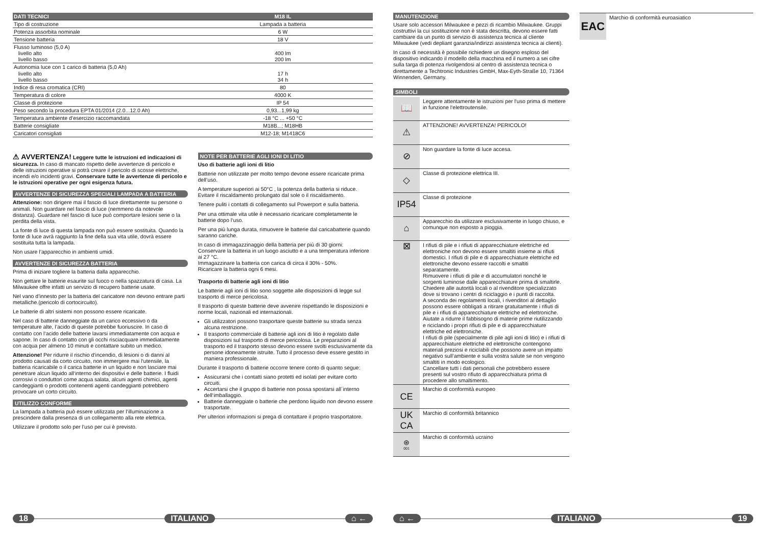| DATI TECNICI | M18 IL |
| --- | --- |
| Tipo di costruzione | Lampada a batteria |
| Potenza assorbita nominale | 6 W |
| Tensione batteria | 18 V |
| Flusso luminoso (5,0 A) livello alto livello basso | 400 lm 200 lm |
| Autonomia luce con 1 carico di batteria (5,0 Ah) livello alto livello basso | 17 h 34 h |
| Indice di resa cromatica (CRI) | 80 |
| Temperatura di colore | 4000 K |
| Classe di protezione | IP 54 |
| Peso secondo la procedura EPTA 01/2014 (2.0...12.0 Ah) | 0,93...1,99 kg |
| Temperatura ambiente d’esercizio raccomandata | -18 °C ... +50 °C |
| Batterie consigliate | M18B...; M18HB |
| Caricatori consigliati | M12-18; M1418C6 |
⚠ AVVERTENZA! Leggere tutte le istruzioni ed indicazioni di sicurezza. In caso di mancato rispetto delle avvertenze di pericolo e delle istruzioni operative si potrà creare il pericolo di scosse elettriche, incendi e/o incidenti gravi. Conservare tutte le avvertenze di pericolo e le istruzioni operative per ogni esigenza futura.
AVVERTENZE DI SICUREZZA SPECIALI LAMPADA A BATTERIA
Attenzione: non dirigere mai il fascio di luce direttamente su persone o animali. Non guardare nel fascio di luce (nemmeno da notevole distanza). Guardare nel fascio di luce può comportare lesioni serie o la perdita della vista.
La fonte di luce di questa lampada non può essere sostituita. Quando la fonte di luce avrà raggiunto la fine della sua vita utile, dovrà essere sostituita tutta la lampada.
Non usare l’apparecchio in ambienti umidi.
AVVERTENZE DI SICUREZZA BATTERIA
Prima di iniziare togliere la batteria dalla apparecchio.
Non gettare le batterie esaurite sul fuoco o nella spazzatura di casa. La Milwaukee offre infatti un servizio di recupero batterie usate.
Nel vano d’innesto per la batteria del caricatore non devono entrare parti metalliche.(pericolo di cortocircuito).
Le batterie di altri sistemi non possono essere ricaricate.
Nel caso di batterie danneggiate da un carico eccessivo o da temperature alte, l’acido di queste potrebbe fuoriuscire. In caso di contatto con l‘acido delle batterie lavarsi immediatamente con acqua e sapone. In caso di contatto con gli occhi risciacquare immediatamente con acqua per almeno 10 minuti e contattare subito un medico.
Attenzione! Per ridurre il rischio d‘incendio, di lesioni o di danni al prodotto causati da corto circuito, non immergere mai l‘utensile, la batteria ricaricabile o il carica batterie in un liquido e non lasciare mai penetrare alcun liquido all‘interno dei dispositivi e delle batterie. I fluidi corrosivi o conduttori come acqua salata, alcuni agenti chimici, agenti candeggianti o prodotti contenenti agenti candeggianti potrebbero provocare un corto circuito.
UTILIZZO CONFORME
La lampada a batteria può essere utilizzata per l‘illuminazione a prescindere dalla presenza di un collegamento alla rete elettrica.
Utilizzare il prodotto solo per l’uso per cui è previsto.
NOTE PER BATTERIE AGLI IONI DI LITIO
Uso di batterie agli ioni di litio
Batterie non utilizzate per molto tempo devone essere ricaricate prima dell’uso.
A temperature superiori ai 50°C , la potenza della batteria si riduce. Evitare il riscaldamento prolungato dal sole o il riscaldamento.
Tenere puliti i contatti di collegamento sul Powerport e sulla batteria.
Per una ottimale vita utile è necessario ricaricare completamente le batterie dopo l‘uso.
Per una più lunga durata, rimuovere le batterie dal caricabatterie quando saranno cariche.
In caso di immagazzinaggio della batteria per più di 30 giorni:
Conservare la batteria in un luogo asciutto e a una temperatura inferiore ai 27 °C.
Immagazzinare la batteria con carica di circa il 30% - 50%.
Ricaricare la batteria ogni 6 mesi.
Trasporto di batterie agli ioni di litio
Le batterie agli ioni di litio sono soggette alle disposizioni di legge sul trasporto di merce pericolosa.
Il trasporto di queste batterie deve avvenire rispettando le disposizioni e norme locali, nazionali ed internazionali.
Gli utilizzatori possono trasportare queste batterie su strada senza alcuna restrizione.
Il trasporto commerciale di batterie agli ioni di litio è regolato dalle disposizioni sul trasporto di merce pericolosa. Le preparazioni al trasporto ed il trasporto stesso devono essere svolti esclusivamente da persone idoneamente istruite. Tutto il processo deve essere gestito in maniera professionale.
Durante il trasporto di batterie occorre tenere conto di quanto segue:
Assicurarsi che i contatti siano protetti ed isolati per evitare corto circuiti.
Accertarsi che il gruppo di batterie non possa spostarsi all´interno dell‘imballaggio.
Batterie danneggiate o batterie che perdono liquido non devono essere trasportate.
Per ulteriori informazioni si prega di contattare il proprio trasportatore.
18 ITALIANO ⌂ ←
MANUTENZIONE
Usare solo accessori Milwaukee e pezzi di ricambio Milwaukee. Gruppi costruttivi la cui sostituzione non è stata descritta, devono essere fatti cambiare da un punto di servizio di assistenza tecnica al cliente Milwaukee (vedi depliant garanzia/indirizzi assistenza tecnica ai clienti).
In caso di necessità è possibile richiedere un disegno esploso del dispositivo indicando il modello della macchina ed il numero a sei cifre sulla targa di potenza rivolgendosi al centro di assistenza tecnica o direttamente a Techtronic Industries GmbH, Max-Eyth-Straße 10, 71364 Winnenden, Germany.
SIMBOLI
📖
Leggere attentamente le istruzioni per l‘uso prima di mettere in funzione l‘elettroutensile.
⚠
ATTENZIONE! AVVERTENZA! PERICOLO!
⊘
Non guardare la fonte di luce accesa.
◇
Classe di protezione elettrica III.
IP54
Classe di protezione
⌂
Apparecchio da utilizzare esclusivamente in luogo chiuso, e comunque non esposto a pioggia.
⊠
I rifiuti di pile e i rifiuti di apparecchiature elettriche ed elettroniche non devono essere smaltiti insieme ai rifiuti domestici. I rifiuti di pile e di apparecchiature elettriche ed elettroniche devono essere raccolti e smaltiti separatamente.
Rimuovere i rifiuti di pile e di accumulatori nonché le sorgenti luminose dalle apparecchiature prima di smaltirle.
Chiedere alle autorità locali o al rivenditore specializzato dove si trovano i centri di riciclaggio e i punti di raccolta.
A seconda dei regolamenti locali, i rivenditori al dettaglio possono essere obbligati a ritirare gratuitamente i rifiuti di pile e i rifiuti di apparecchiature elettriche ed elettroniche.
Aiutate a ridurre il fabbisogno di materie prime riutilizzando e riciclando i propri rifiuti di pile e di apparecchiature elettriche ed elettroniche.
I rifiuti di pile (specialmente di pile agli ioni di litio) e i rifiuti di apparecchiature elettriche ed elettroniche contengono materiali preziosi e riciclabili che possono avere un impatto negativo sull‘ambiente e sulla vostra salute se non vengono smaltiti in modo ecologico.
Cancellare tutti i dati personali che potrebbero essere presenti sul vostro rifiuto di apparecchiatura prima di procedere allo smaltimento.
CE
Marchio di conformità europeo
UK
CA
Marchio di conformità britannico
⊛
001
Marchio di conformità ucraino
EAC
Marchio di conformità euroasiatico
⌂ ← ITALIANO 19